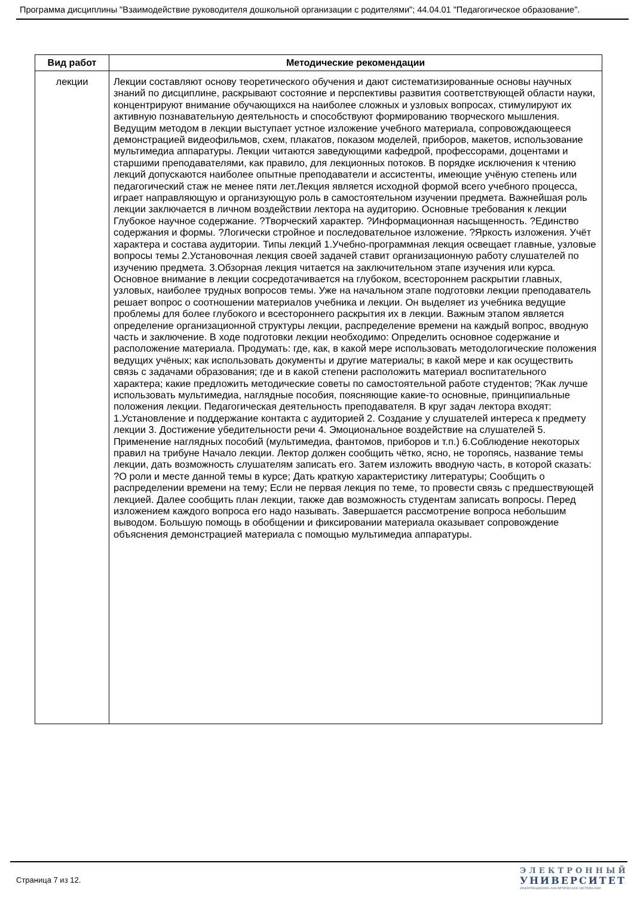Программа дисциплины "Взаимодействие руководителя дошкольной организации с родителями"; 44.04.01 "Педагогическое образование".
| Вид работ | Методические рекомендации |
| --- | --- |
| лекции | Лекции составляют основу теоретического обучения и дают систематизированные основы научных знаний по дисциплине, раскрывают состояние и перспективы развития соответствующей области науки, концентрируют внимание обучающихся на наиболее сложных и узловых вопросах, стимулируют их активную познавательную деятельность и способствуют формированию творческого мышления. Ведущим методом в лекции выступает устное изложение учебного материала, сопровождающееся демонстрацией видеофильмов, схем, плакатов, показом моделей, приборов, макетов, использование мультимедиа аппаратуры. Лекции читаются заведующими кафедрой, профессорами, доцентами и старшими преподавателями, как правило, для лекционных потоков. В порядке исключения к чтению лекций допускаются наиболее опытные преподаватели и ассистенты, имеющие учёную степень или педагогический стаж не менее пяти лет.Лекция является исходной формой всего учебного процесса, играет направляющую и организующую роль в самостоятельном изучении предмета. Важнейшая роль лекции заключается в личном воздействии лектора на аудиторию. Основные требования к лекции Глубокое научное содержание. ?Творческий характер. ?Информационная насыщенность. ?Единство содержания и формы. ?Логически стройное и последовательное изложение. ?Яркость изложения. Учёт характера и состава аудитории. Типы лекций 1.Учебно-программная лекция освещает главные, узловые вопросы темы 2.Установочная лекция своей задачей ставит организационную работу слушателей по изучению предмета. 3.Обзорная лекция читается на заключительном этапе изучения или курса. Основное внимание в лекции сосредотачивается на глубоком, всестороннем раскрытии главных, узловых, наиболее трудных вопросов темы. Уже на начальном этапе подготовки лекции преподаватель решает вопрос о соотношении материалов учебника и лекции. Он выделяет из учебника ведущие проблемы для более глубокого и всестороннего раскрытия их в лекции. Важным этапом является определение организационной структуры лекции, распределение времени на каждый вопрос, вводную часть и заключение. В ходе подготовки лекции необходимо: Определить основное содержание и расположение материала. Продумать: где, как, в какой мере использовать методологические положения ведущих учёных; как использовать документы и другие материалы; в какой мере и как осуществить связь с задачами образования; где и в какой степени расположить материал воспитательного характера; какие предложить методические советы по самостоятельной работе студентов; ?Как лучше использовать мультимедиа, наглядные пособия, поясняющие какие-то основные, принципиальные положения лекции. Педагогическая деятельность преподавателя. В круг задач лектора входят: 1.Установление и поддержание контакта с аудиторией 2. Создание у слушателей интереса к предмету лекции 3. Достижение убедительности речи 4. Эмоциональное воздействие на слушателей 5. Применение наглядных пособий (мультимедиа, фантомов, приборов и т.п.) 6.Соблюдение некоторых правил на трибуне Начало лекции. Лектор должен сообщить чётко, ясно, не торопясь, название темы лекции, дать возможность слушателям записать его. Затем изложить вводную часть, в которой сказать: ?О роли и месте данной темы в курсе; Дать краткую характеристику литературы; Сообщить о распределении времени на тему; Если не первая лекция по теме, то провести связь с предшествующей лекцией. Далее сообщить план лекции, также дав возможность студентам записать вопросы. Перед изложением каждого вопроса его надо называть. Завершается рассмотрение вопроса небольшим выводом. Большую помощь в обобщении и фиксировании материала оказывает сопровождение объяснения демонстрацией материала с помощью мультимедиа аппаратуры. |
Страница 7 из 12.
ЭЛЕКТРОННЫЙ
УНИВЕРСИТЕТ
ИНФОРМАЦИОННО-АНАЛИТИЧЕСКАЯ СИСТЕМА КФУ